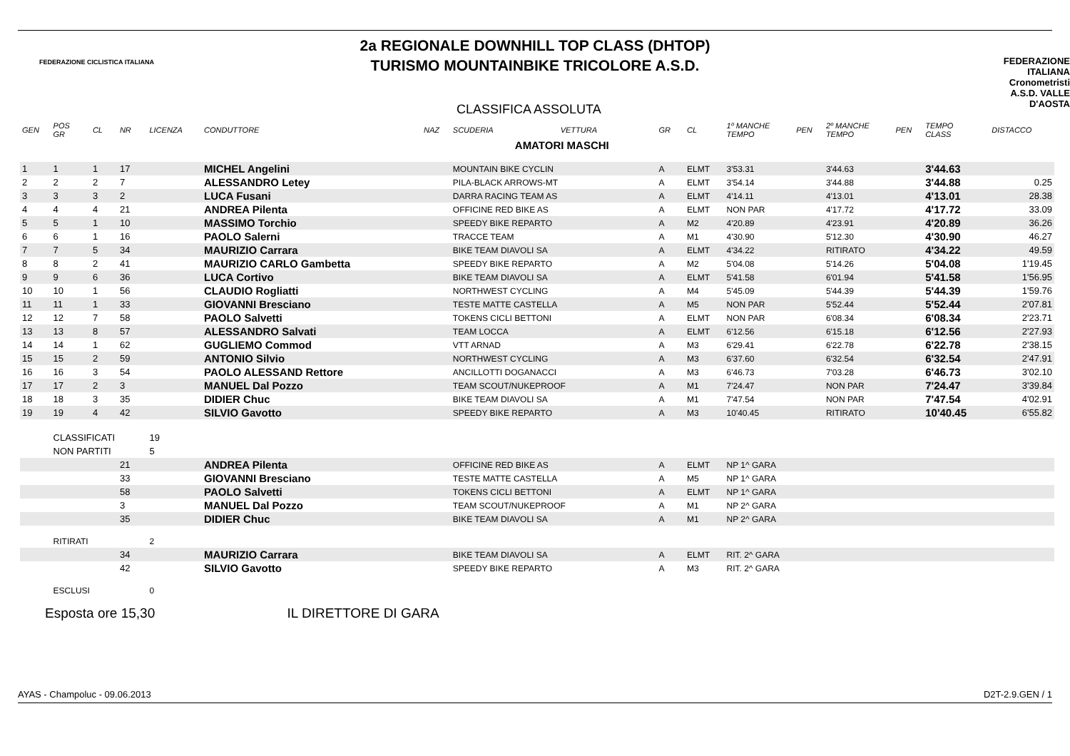2a REGIONALE DOWNHILL TOP CLASS (DHTOP)
TURISMO MOUNTAINBIKE TRICOLORE A.S.D.
FEDERAZIONE CICLISTICA ITALIANA
FEDERAZIONE ITALIANA
Cronometristi
A.S.D. VALLE D'AOSTA
CLASSIFICA ASSOLUTA
| GEN | POS GR | CL | NR | LICENZA | CONDUTTORE | NAZ | SCUDERIA | VETTURA | GR | CL | 1º MANCHE TEMPO | PEN | 2º MANCHE TEMPO | PEN | TEMPO CLASS | DISTACCO |
| --- | --- | --- | --- | --- | --- | --- | --- | --- | --- | --- | --- | --- | --- | --- | --- | --- |
| | | | | | | | AMATORI MASCHI | | | | | | | | | |
| 1 | 1 | 1 | 17 | | MICHEL Angelini | | MOUNTAIN BIKE CYCLIN | | A | ELMT | 3'53.31 | | 3'44.63 | | 3'44.63 | |
| 2 | 2 | 2 | 7 | | ALESSANDRO Letey | | PILA-BLACK ARROWS-MT | | A | ELMT | 3'54.14 | | 3'44.88 | | 3'44.88 | 0.25 |
| 3 | 3 | 3 | 2 | | LUCA Fusani | | DARRA RACING TEAM AS | | A | ELMT | 4'14.11 | | 4'13.01 | | 4'13.01 | 28.38 |
| 4 | 4 | 4 | 21 | | ANDREA Pilenta | | OFFICINE RED BIKE AS | | A | ELMT | NON PAR | | 4'17.72 | | 4'17.72 | 33.09 |
| 5 | 5 | 1 | 10 | | MASSIMO Torchio | | SPEEDY BIKE REPARTO | | A | M2 | 4'20.89 | | 4'23.91 | | 4'20.89 | 36.26 |
| 6 | 6 | 1 | 16 | | PAOLO Salerni | | TRACCE TEAM | | A | M1 | 4'30.90 | | 5'12.30 | | 4'30.90 | 46.27 |
| 7 | 7 | 5 | 34 | | MAURIZIO Carrara | | BIKE TEAM DIAVOLI SA | | A | ELMT | 4'34.22 | | RITIRATO | | 4'34.22 | 49.59 |
| 8 | 8 | 2 | 41 | | MAURIZIO CARLO Gambetta | | SPEEDY BIKE REPARTO | | A | M2 | 5'04.08 | | 5'14.26 | | 5'04.08 | 1'19.45 |
| 9 | 9 | 6 | 36 | | LUCA Cortivo | | BIKE TEAM DIAVOLI SA | | A | ELMT | 5'41.58 | | 6'01.94 | | 5'41.58 | 1'56.95 |
| 10 | 10 | 1 | 56 | | CLAUDIO Rogliatti | | NORTHWEST CYCLING | | A | M4 | 5'45.09 | | 5'44.39 | | 5'44.39 | 1'59.76 |
| 11 | 11 | 1 | 33 | | GIOVANNI Bresciano | | TESTE MATTE CASTELLA | | A | M5 | NON PAR | | 5'52.44 | | 5'52.44 | 2'07.81 |
| 12 | 12 | 7 | 58 | | PAOLO Salvetti | | TOKENS CICLI BETTONI | | A | ELMT | NON PAR | | 6'08.34 | | 6'08.34 | 2'23.71 |
| 13 | 13 | 8 | 57 | | ALESSANDRO Salvati | | TEAM LOCCA | | A | ELMT | 6'12.56 | | 6'15.18 | | 6'12.56 | 2'27.93 |
| 14 | 14 | 1 | 62 | | GUGLIEMO Commod | | VTT ARNAD | | A | M3 | 6'29.41 | | 6'22.78 | | 6'22.78 | 2'38.15 |
| 15 | 15 | 2 | 59 | | ANTONIO Silvio | | NORTHWEST CYCLING | | A | M3 | 6'37.60 | | 6'32.54 | | 6'32.54 | 2'47.91 |
| 16 | 16 | 3 | 54 | | PAOLO ALESSAND Rettore | | ANCILLOTTI DOGANACCI | | A | M3 | 6'46.73 | | 7'03.28 | | 6'46.73 | 3'02.10 |
| 17 | 17 | 2 | 3 | | MANUEL Dal Pozzo | | TEAM SCOUT/NUKEPROOF | | A | M1 | 7'24.47 | | NON PAR | | 7'24.47 | 3'39.84 |
| 18 | 18 | 3 | 35 | | DIDIER Chuc | | BIKE TEAM DIAVOLI SA | | A | M1 | 7'47.54 | | NON PAR | | 7'47.54 | 4'02.91 |
| 19 | 19 | 4 | 42 | | SILVIO Gavotto | | SPEEDY BIKE REPARTO | | A | M3 | 10'40.45 | | RITIRATO | | 10'40.45 | 6'55.82 |
| | CLASSIFICATI | | | 19 | | | | | | | | | | | | |
| | NON PARTITI | | | 5 | | | | | | | | | | | | |
| | | | 21 | | ANDREA Pilenta | | OFFICINE RED BIKE AS | | A | ELMT | NP 1^ GARA | | | | | |
| | | | 33 | | GIOVANNI Bresciano | | TESTE MATTE CASTELLA | | A | M5 | NP 1^ GARA | | | | | |
| | | | 58 | | PAOLO Salvetti | | TOKENS CICLI BETTONI | | A | ELMT | NP 1^ GARA | | | | | |
| | | | 3 | | MANUEL Dal Pozzo | | TEAM SCOUT/NUKEPROOF | | A | M1 | NP 2^ GARA | | | | | |
| | | | 35 | | DIDIER Chuc | | BIKE TEAM DIAVOLI SA | | A | M1 | NP 2^ GARA | | | | | |
| | RITIRATI | | | 2 | | | | | | | | | | | | |
| | | | 34 | | MAURIZIO Carrara | | BIKE TEAM DIAVOLI SA | | A | ELMT | RIT. 2^ GARA | | | | | |
| | | | 42 | | SILVIO Gavotto | | SPEEDY BIKE REPARTO | | A | M3 | RIT. 2^ GARA | | | | | |
| | ESCLUSI | | | 0 | | | | | | | | | | | | |
Esposta ore 15,30 IL DIRETTORE DI GARA
AYAS - Champoluc - 09.06.2013 D2T-2.9.GEN / 1